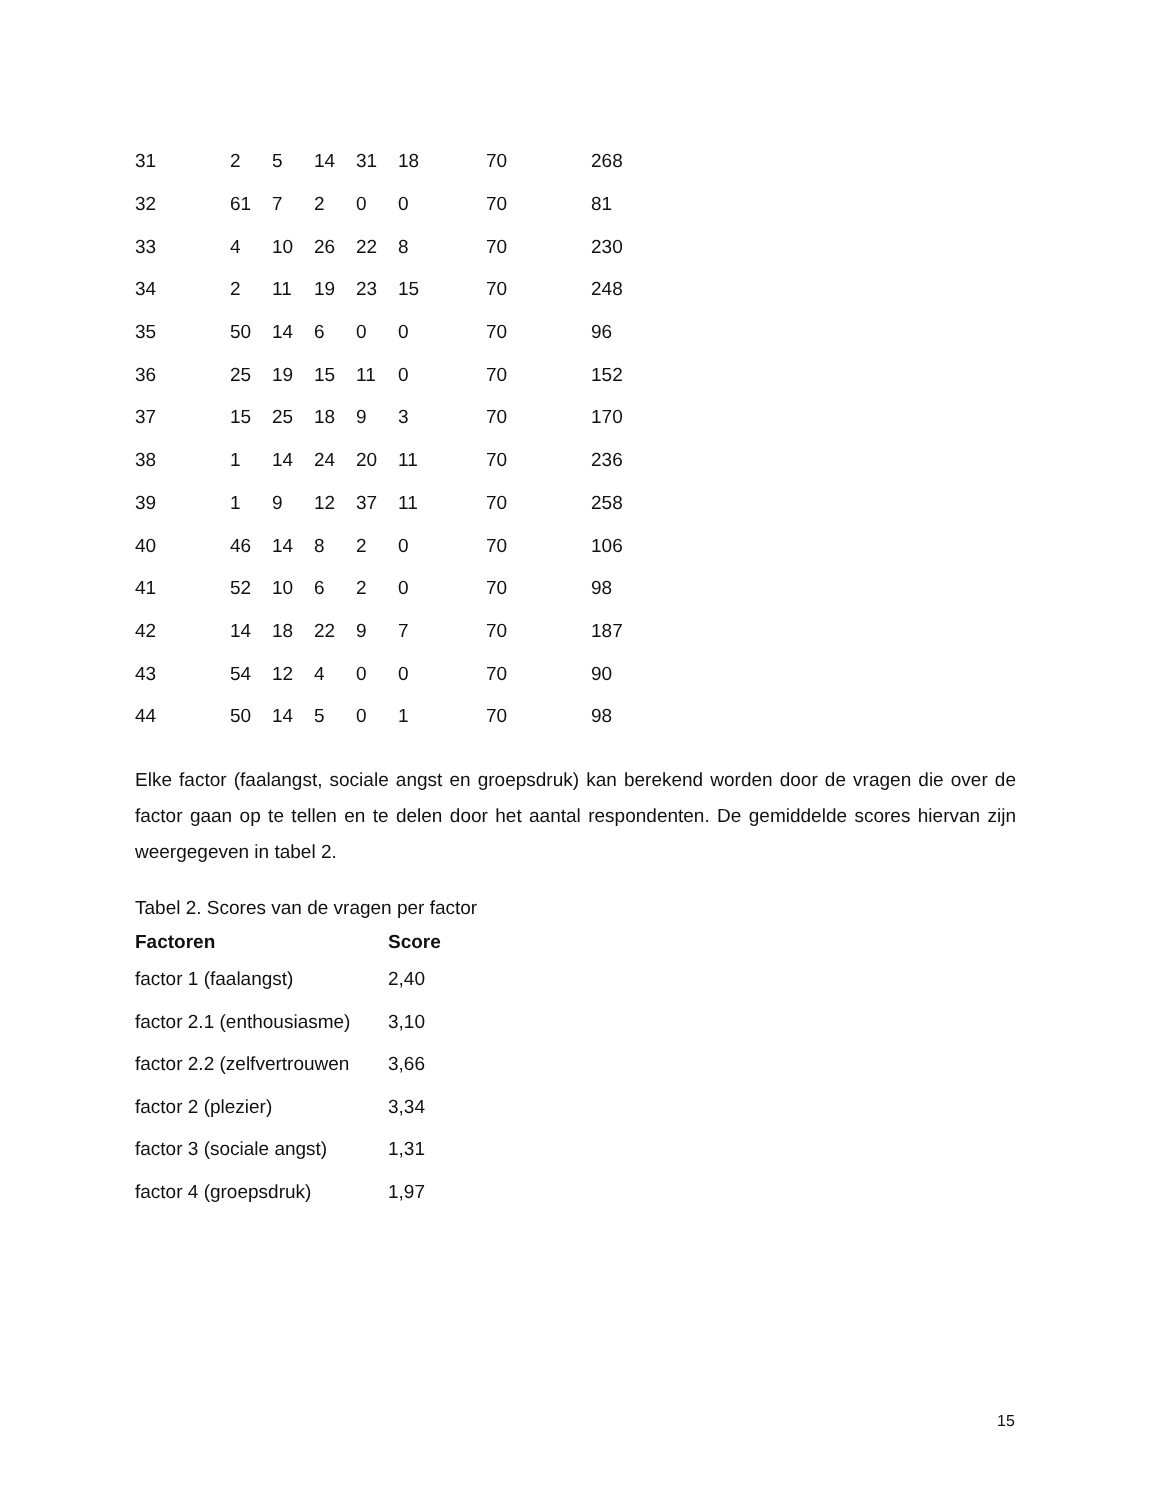| 31 | 2 | 5 | 14 | 31 | 18 | 70 | 268 |
| 32 | 61 | 7 | 2 | 0 | 0 | 70 | 81 |
| 33 | 4 | 10 | 26 | 22 | 8 | 70 | 230 |
| 34 | 2 | 11 | 19 | 23 | 15 | 70 | 248 |
| 35 | 50 | 14 | 6 | 0 | 0 | 70 | 96 |
| 36 | 25 | 19 | 15 | 11 | 0 | 70 | 152 |
| 37 | 15 | 25 | 18 | 9 | 3 | 70 | 170 |
| 38 | 1 | 14 | 24 | 20 | 11 | 70 | 236 |
| 39 | 1 | 9 | 12 | 37 | 11 | 70 | 258 |
| 40 | 46 | 14 | 8 | 2 | 0 | 70 | 106 |
| 41 | 52 | 10 | 6 | 2 | 0 | 70 | 98 |
| 42 | 14 | 18 | 22 | 9 | 7 | 70 | 187 |
| 43 | 54 | 12 | 4 | 0 | 0 | 70 | 90 |
| 44 | 50 | 14 | 5 | 0 | 1 | 70 | 98 |
Elke factor (faalangst, sociale angst en groepsdruk) kan berekend worden door de vragen die over de factor gaan op te tellen en te delen door het aantal respondenten. De gemiddelde scores hiervan zijn weergegeven in tabel 2.
Tabel 2. Scores van de vragen per factor
| Factoren | Score |
| --- | --- |
| factor 1 (faalangst) | 2,40 |
| factor 2.1 (enthousiasme) | 3,10 |
| factor 2.2 (zelfvertrouwen | 3,66 |
| factor 2 (plezier) | 3,34 |
| factor 3 (sociale angst) | 1,31 |
| factor 4 (groepsdruk) | 1,97 |
15